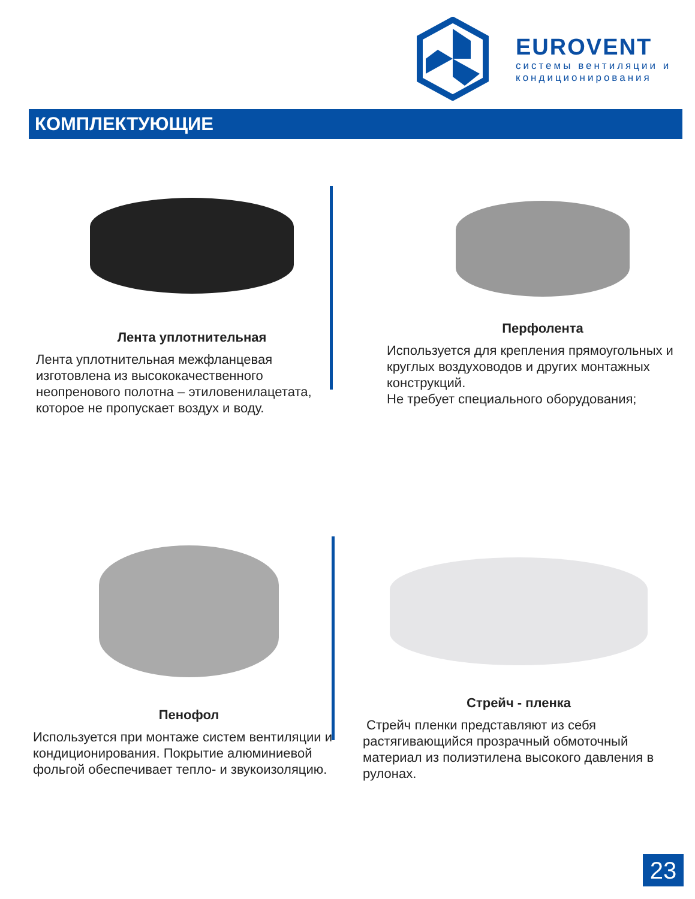EUROVENT
системы вентиляции и
кондиционирования
КОМПЛЕКТУЮЩИЕ
Лента уплотнительная
Лента уплотнительная межфланцевая изготовлена из высококачественного неопренового полотна – этиловенилацетата, которое не пропускает воздух и воду.
Перфолента
Используется для крепления прямоугольных и круглых воздуховодов и других монтажных конструкций.
Не требует специального оборудования;
Пенофол
Используется при монтаже систем вентиляции и кондиционирования. Покрытие алюминиевой фольгой обеспечивает тепло- и звукоизоляцию.
Стрейч - пленка
Стрейч пленки представляют из себя растягивающийся прозрачный обмоточный материал из полиэтилена высокого давления в рулонах.
23